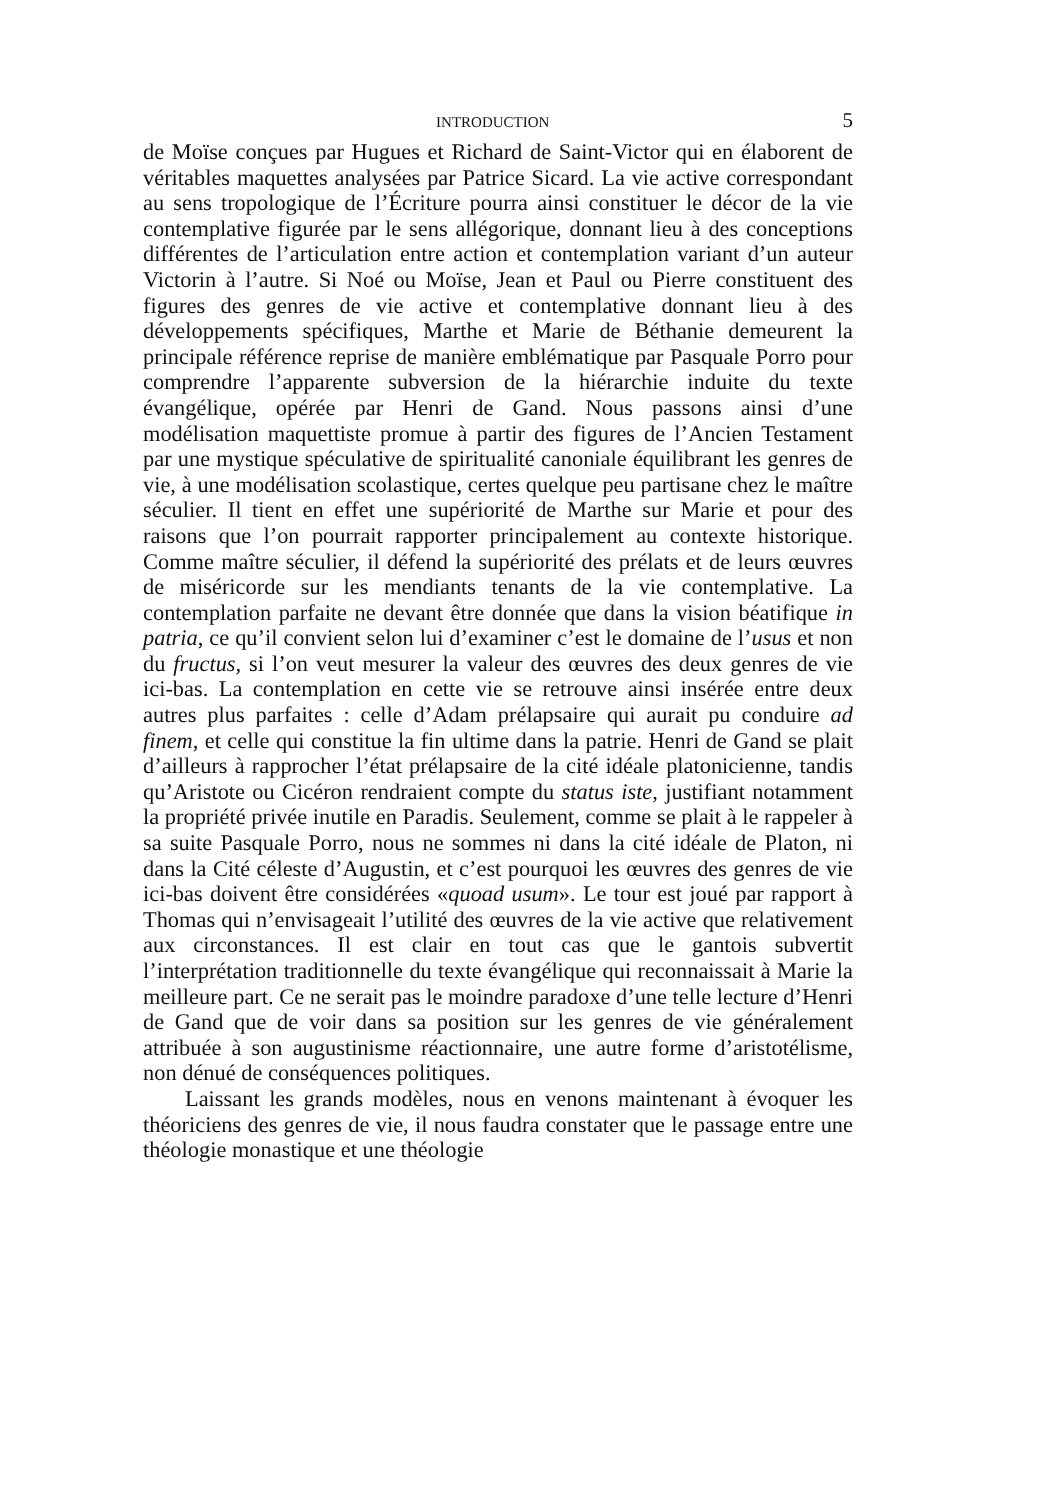INTRODUCTION 5
de Moïse conçues par Hugues et Richard de Saint-Victor qui en élaborent de véritables maquettes analysées par Patrice Sicard. La vie active correspondant au sens tropologique de l’Écriture pourra ainsi constituer le décor de la vie contemplative figurée par le sens allégorique, donnant lieu à des conceptions différentes de l’articulation entre action et contemplation variant d’un auteur Victorin à l’autre. Si Noé ou Moïse, Jean et Paul ou Pierre constituent des figures des genres de vie active et contemplative donnant lieu à des développements spécifiques, Marthe et Marie de Béthanie demeurent la principale référence reprise de manière emblématique par Pasquale Porro pour comprendre l’apparente subversion de la hiérarchie induite du texte évangélique, opérée par Henri de Gand. Nous passons ainsi d’une modélisation maquettiste promue à partir des figures de l’Ancien Testament par une mystique spéculative de spiritualité canoniale équilibrant les genres de vie, à une modélisation scolastique, certes quelque peu partisane chez le maître séculier. Il tient en effet une supériorité de Marthe sur Marie et pour des raisons que l’on pourrait rapporter principalement au contexte historique. Comme maître séculier, il défend la supériorité des prélats et de leurs œuvres de miséricorde sur les mendiants tenants de la vie contemplative. La contemplation parfaite ne devant être donnée que dans la vision béatifique in patria, ce qu’il convient selon lui d’examiner c’est le domaine de l’usus et non du fructus, si l’on veut mesurer la valeur des œuvres des deux genres de vie ici-bas. La contemplation en cette vie se retrouve ainsi insérée entre deux autres plus parfaites : celle d’Adam prélapsaire qui aurait pu conduire ad finem, et celle qui constitue la fin ultime dans la patrie. Henri de Gand se plait d’ailleurs à rapprocher l’état prélapsaire de la cité idéale platonicienne, tandis qu’Aristote ou Cicéron rendraient compte du status iste, justifiant notamment la propriété privée inutile en Paradis. Seulement, comme se plait à le rappeler à sa suite Pasquale Porro, nous ne sommes ni dans la cité idéale de Platon, ni dans la Cité céleste d’Augustin, et c’est pourquoi les œuvres des genres de vie ici-bas doivent être considérées «quoad usum». Le tour est joué par rapport à Thomas qui n’envisageait l’utilité des œuvres de la vie active que relativement aux circonstances. Il est clair en tout cas que le gantois subvertit l’interprétation traditionnelle du texte évangélique qui reconnaissait à Marie la meilleure part. Ce ne serait pas le moindre paradoxe d’une telle lecture d’Henri de Gand que de voir dans sa position sur les genres de vie généralement attribuée à son augustinisme réactionnaire, une autre forme d’aristotélisme, non dénué de conséquences politiques.
Laissant les grands modèles, nous en venons maintenant à évoquer les théoriciens des genres de vie, il nous faudra constater que le passage entre une théologie monastique et une théologie